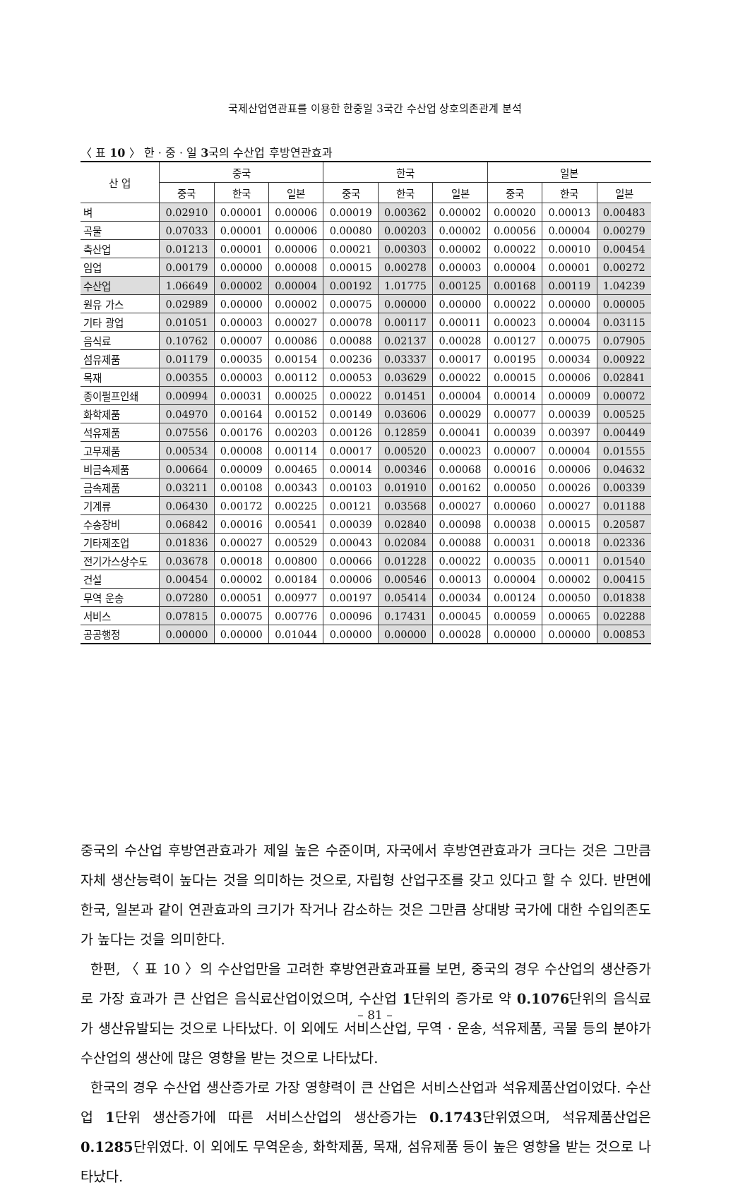국제산업연관표를 이용한 한중일 3국간 수산업 상호의존관계 분석
〈 표 10 〉 한 · 중 · 일 3국의 수산업 후방연관효과
| 산 업 | 중국 | | | 한국 | | | 일본 | | |
| --- | --- | --- | --- | --- | --- | --- | --- | --- | --- |
| | 중국 | 한국 | 일본 | 중국 | 한국 | 일본 | 중국 | 한국 | 일본 |
| 벼 | 0.02910 | 0.00001 | 0.00006 | 0.00019 | 0.00362 | 0.00002 | 0.00020 | 0.00013 | 0.00483 |
| 곡물 | 0.07033 | 0.00001 | 0.00006 | 0.00080 | 0.00203 | 0.00002 | 0.00056 | 0.00004 | 0.00279 |
| 축산업 | 0.01213 | 0.00001 | 0.00006 | 0.00021 | 0.00303 | 0.00002 | 0.00022 | 0.00010 | 0.00454 |
| 임업 | 0.00179 | 0.00000 | 0.00008 | 0.00015 | 0.00278 | 0.00003 | 0.00004 | 0.00001 | 0.00272 |
| 수산업 | 1.06649 | 0.00002 | 0.00004 | 0.00192 | 1.01775 | 0.00125 | 0.00168 | 0.00119 | 1.04239 |
| 원유 가스 | 0.02989 | 0.00000 | 0.00002 | 0.00075 | 0.00000 | 0.00000 | 0.00022 | 0.00000 | 0.00005 |
| 기타 광업 | 0.01051 | 0.00003 | 0.00027 | 0.00078 | 0.00117 | 0.00011 | 0.00023 | 0.00004 | 0.03115 |
| 음식료 | 0.10762 | 0.00007 | 0.00086 | 0.00088 | 0.02137 | 0.00028 | 0.00127 | 0.00075 | 0.07905 |
| 섬유제품 | 0.01179 | 0.00035 | 0.00154 | 0.00236 | 0.03337 | 0.00017 | 0.00195 | 0.00034 | 0.00922 |
| 목재 | 0.00355 | 0.00003 | 0.00112 | 0.00053 | 0.03629 | 0.00022 | 0.00015 | 0.00006 | 0.02841 |
| 종이펄프인쇄 | 0.00994 | 0.00031 | 0.00025 | 0.00022 | 0.01451 | 0.00004 | 0.00014 | 0.00009 | 0.00072 |
| 화학제품 | 0.04970 | 0.00164 | 0.00152 | 0.00149 | 0.03606 | 0.00029 | 0.00077 | 0.00039 | 0.00525 |
| 석유제품 | 0.07556 | 0.00176 | 0.00203 | 0.00126 | 0.12859 | 0.00041 | 0.00039 | 0.00397 | 0.00449 |
| 고무제품 | 0.00534 | 0.00008 | 0.00114 | 0.00017 | 0.00520 | 0.00023 | 0.00007 | 0.00004 | 0.01555 |
| 비금속제품 | 0.00664 | 0.00009 | 0.00465 | 0.00014 | 0.00346 | 0.00068 | 0.00016 | 0.00006 | 0.04632 |
| 금속제품 | 0.03211 | 0.00108 | 0.00343 | 0.00103 | 0.01910 | 0.00162 | 0.00050 | 0.00026 | 0.00339 |
| 기계류 | 0.06430 | 0.00172 | 0.00225 | 0.00121 | 0.03568 | 0.00027 | 0.00060 | 0.00027 | 0.01188 |
| 수송장비 | 0.06842 | 0.00016 | 0.00541 | 0.00039 | 0.02840 | 0.00098 | 0.00038 | 0.00015 | 0.20587 |
| 기타제조업 | 0.01836 | 0.00027 | 0.00529 | 0.00043 | 0.02084 | 0.00088 | 0.00031 | 0.00018 | 0.02336 |
| 전기가스상수도 | 0.03678 | 0.00018 | 0.00800 | 0.00066 | 0.01228 | 0.00022 | 0.00035 | 0.00011 | 0.01540 |
| 건설 | 0.00454 | 0.00002 | 0.00184 | 0.00006 | 0.00546 | 0.00013 | 0.00004 | 0.00002 | 0.00415 |
| 무역 운송 | 0.07280 | 0.00051 | 0.00977 | 0.00197 | 0.05414 | 0.00034 | 0.00124 | 0.00050 | 0.01838 |
| 서비스 | 0.07815 | 0.00075 | 0.00776 | 0.00096 | 0.17431 | 0.00045 | 0.00059 | 0.00065 | 0.02288 |
| 공공행정 | 0.00000 | 0.00000 | 0.01044 | 0.00000 | 0.00000 | 0.00028 | 0.00000 | 0.00000 | 0.00853 |
중국의 수산업 후방연관효과가 제일 높은 수준이며, 자국에서 후방연관효과가 크다는 것은 그만큼 자체 생산능력이 높다는 것을 의미하는 것으로, 자립형 산업구조를 갖고 있다고 할 수 있다. 반면에 한국, 일본과 같이 연관효과의 크기가 작거나 감소하는 것은 그만큼 상대방 국가에 대한 수입의존도가 높다는 것을 의미한다.
한편, 〈 표 10 〉의 수산업만을 고려한 후방연관효과표를 보면, 중국의 경우 수산업의 생산증가로 가장 효과가 큰 산업은 음식료산업이었으며, 수산업 1단위의 증가로 약 0.1076단위의 음식료가 생산유발되는 것으로 나타났다. 이 외에도 서비스산업, 무역 · 운송, 석유제품, 곡물 등의 분야가 수산업의 생산에 많은 영향을 받는 것으로 나타났다.
한국의 경우 수산업 생산증가로 가장 영향력이 큰 산업은 서비스산업과 석유제품산업이었다. 수산업 1단위 생산증가에 따른 서비스산업의 생산증가는 0.1743단위였으며, 석유제품산업은 0.1285단위였다. 이 외에도 무역운송, 화학제품, 목재, 섬유제품 등이 높은 영향을 받는 것으로 나타났다.
– 81 –